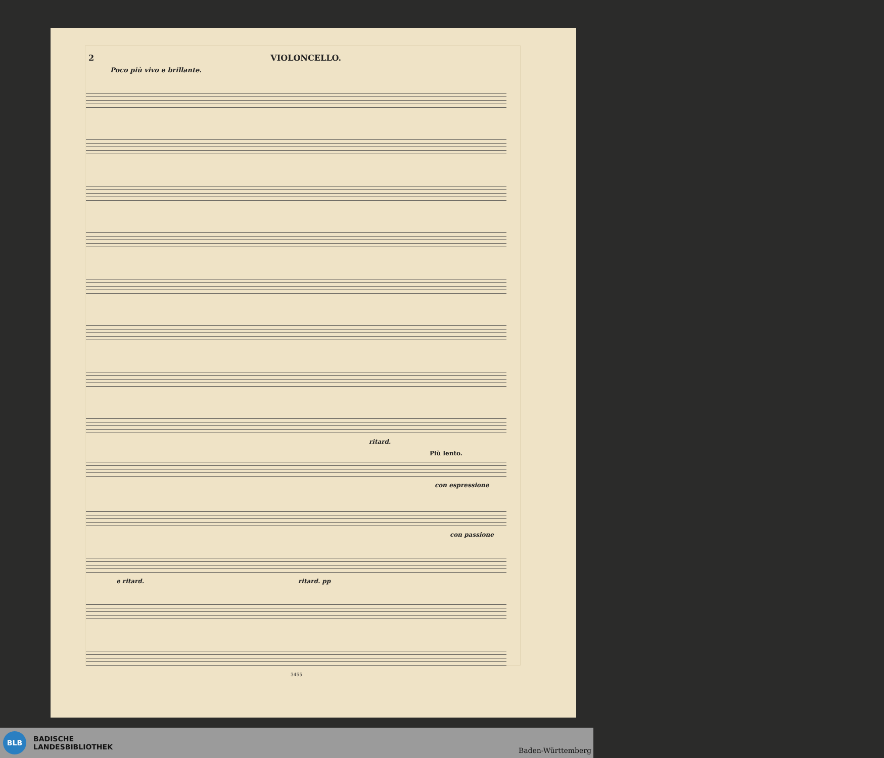2 VIOLONCELLO.
Poco più vivo e brillante.
ritard.
Più lento.
con espressione
con passione
e ritard. ritard. pp
3455
BLB
BADISCHE
LANDESBIBLIOTHEK
Baden-Württemberg